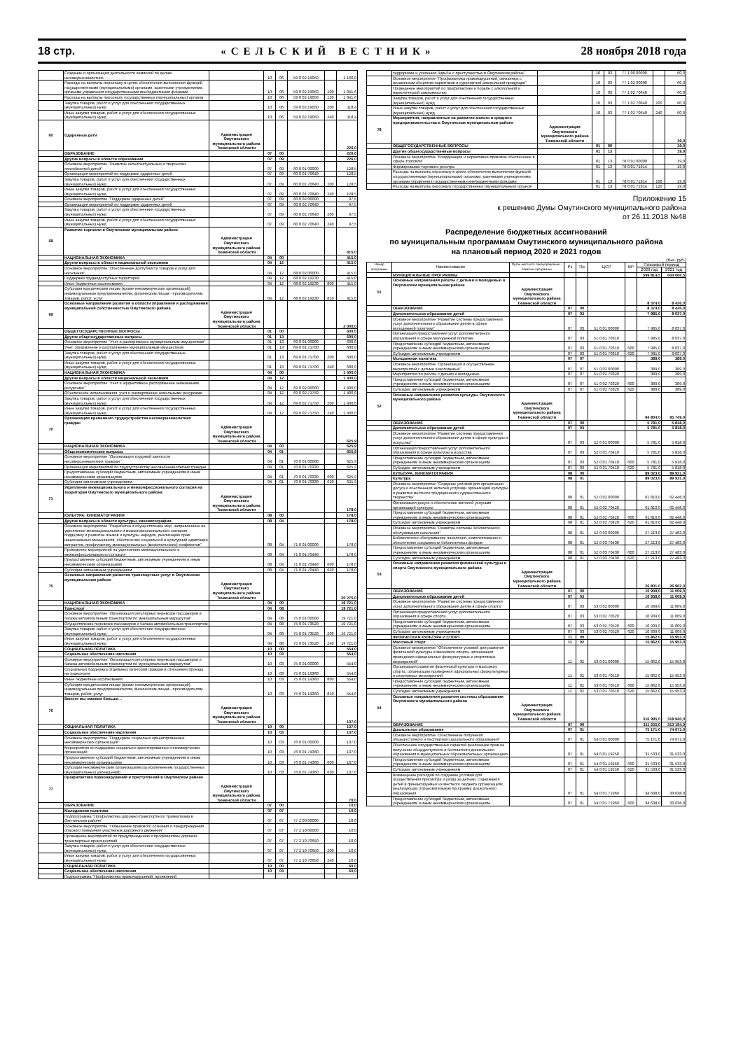18 стр. «СЕЛЬСКИЙ ВЕСТНИК» 28 ноября 2018 года
| | Создание и организация деятельности комиссий по делам несовершеннолетних | | 10 | 06 | 59 0 02 19050 | | 1 160,0 |
| | Расходы на выплаты персоналу в целях обеспечения выполнения функций государственными (муниципальными) органами, казенными учреждениями, органами управления государственными внебюджетными фондами | | 10 | 06 | 59 0 02 19050 | 100 | 1 041,6 |
| | Расходы на выплаты персоналу государственных (муниципальных) органов | | 10 | 06 | 59 0 02 19050 | 120 | 1 041,6 |
| | Закупка товаров, работ и услуг для обеспечения государственных (муниципальных) нужд | | 10 | 06 | 59 0 02 19050 | 200 | 118,4 |
| | Иные закупки товаров, работ и услуг для обеспечения государственных (муниципальных) нужд | | 10 | 06 | 59 0 02 19050 | 240 | 118,4 |
| 60 | Одаренные дети | Администрация Омутинского муниципального района Тюменской области | | | | | 226,0 |
| | ОБРАЗОВАНИЕ | | 07 | 00 | | | 226,0 |
| | Другие вопросы в области образования | | 07 | 09 | | | 226,0 |
| | Основное мероприятие "Развитие интеллектуальных и творческих способностей детей" | | 07 | 09 | 60 0 01 00000 | | 128,5 |
| | Организация мероприятий по поддержке одаренных детей | | 07 | 09 | 60 0 01 70640 | | 128,5 |
| | Закупка товаров, работ и услуг для обеспечения государственных (муниципальных) нужд | | 07 | 09 | 60 0 01 70640 | 200 | 128,5 |
| | Иные закупки товаров, работ и услуг для обеспечения государственных (муниципальных) нужд | | 07 | 09 | 60 0 01 70640 | 240 | 128,5 |
| | Основное мероприятие "Поддержка одаренных детей" | | 07 | 09 | 60 0 02 00000 | | 97,5 |
| | Организация мероприятий по поддержке одаренных детей | | 07 | 09 | 60 0 02 70640 | | 97,5 |
| | Закупка товаров, работ и услуг для обеспечения государственных (муниципальных) нужд | | 07 | 09 | 60 0 02 70640 | 200 | 97,5 |
| | Иные закупки товаров, работ и услуг для обеспечения государственных (муниципальных) нужд | | 07 | 09 | 60 0 02 70640 | 240 | 97,5 |
| 68 | Развитие торговли в Омутинском муниципальном районе | Администрация Омутинского муниципального района Тюменской области | | | | | 415,0 |
| | НАЦИОНАЛЬНАЯ ЭКОНОМИКА | | 04 | 00 | | | 415,0 |
| | Другие вопросы в области национальной экономики | | 04 | 12 | | | 415,0 |
| | Основное мероприятие "Обеспечение доступности товаров и услуг для населения" | | 04 | 12 | 68 0 02 00000 | | 415,0 |
| | Поддержка труднодоступных территорий | | 04 | 12 | 68 0 02 19230 | | 415,0 |
| | Иные бюджетные ассигнования | | 04 | 12 | 68 0 02 19230 | 800 | 415,0 |
| | Субсидии юридическим лицам (кроме некоммерческих организаций), индивидуальным предпринимателям, физическим лицам - производителям товаров, работ, услуг | | 04 | 12 | 68 0 02 19230 | 810 | 415,0 |
| 69 | Основные направления развития в области управления и распоряжения муниципальной собственностью Омутинского района | Администрация Омутинского муниципального района Тюменской области | | | | | 2 000,0 |
| | ОБЩЕГОСУДАРСТВЕННЫЕ ВОПРОСЫ | | 01 | 00 | | | 600,0 |
| | Другие общегосударственные вопросы | | 01 | 13 | | | 600,0 |
| | Основное мероприятие "Учет и распоряжение муниципальным имуществом" | | 01 | 13 | 69 0 01 00000 | | 600,0 |
| | Учет, оформление и распоряжение муниципальным имуществом | | 01 | 13 | 69 0 01 71700 | | 600,0 |
| | Закупка товаров, работ и услуг для обеспечения государственных (муниципальных) нужд | | 01 | 13 | 69 0 01 71700 | 200 | 600,0 |
| | Иные закупки товаров, работ и услуг для обеспечения государственных (муниципальных) нужд | | 01 | 13 | 69 0 01 71700 | 240 | 600,0 |
| | НАЦИОНАЛЬНАЯ ЭКОНОМИКА | | 04 | 00 | | | 1 400,0 |
| | Другие вопросы в области национальной экономики | | 04 | 12 | | | 1 400,0 |
| | Основное мероприятие "Учет и эффективное распоряжение земельными ресурсами" | | 04 | 12 | 69 0 02 00000 | | 1 400,0 |
| | Обеспечение использования, учет и распоряжение земельными ресурсами | | 04 | 12 | 69 0 02 71750 | | 1 400,0 |
| | Закупка товаров, работ и услуг для обеспечения государственных (муниципальных) нужд | | 04 | 12 | 69 0 02 71750 | 200 | 1 400,0 |
| | Иные закупки товаров, работ и услуг для обеспечения государственных (муниципальных) нужд | | 04 | 12 | 69 0 02 71750 | 240 | 1 400,0 |
| 70 | Организация временного трудоустройства несовершеннолетних граждан | Администрация Омутинского муниципального района Тюменской области | | | | | 625,9 |
| | НАЦИОНАЛЬНАЯ ЭКОНОМИКА | | 04 | 00 | | | 625,9 |
| | Общеэкономические вопросы | | 04 | 01 | | | 625,9 |
| | Основное мероприятие "Организация трудовой занятости несовершеннолетних граждан " | | 04 | 01 | 70 0 01 00000 | | 625,9 |
| | Организация мероприятий по трудоустройству несовершеннолетних граждан | | 04 | 01 | 70 0 01 70330 | | 625,9 |
| | Предоставление субсидий бюджетным, автономным учреждениям и иным некоммерческим организациям | | 04 | 01 | 70 0 01 70330 | 600 | 625,9 |
| | Субсидии автономным учреждениям | | 04 | 01 | 70 0 01 70330 | 620 | 625,9 |
| 71 | Укрепление межнационального и межконфессионального согласия на территории Омутинского муниципального района | Администрация Омутинского муниципального района Тюменской области | | | | | 178,0 |
| | КУЛЬТУРА, КИНЕМАТОГРАФИЯ | | 08 | 00 | | | 178,0 |
| | Другие вопросы в области культуры, кинематографии | | 08 | 04 | | | 178,0 |
| | Основное мероприятие "Разработка и осуществление мер, направленных на укрепление межнационального и межконфессионального согласия, поддержку и развитие языков и культуры народов, реализацию прав национальных меньшинств, обеспечение социальной и культурной адаптации мигрантов, профилактику межнациональных (межэтнических) конфликтов" | | 08 | 04 | 71 0 01 00000 | | 178,0 |
| | Проведение мероприятий по укреплению межнационального и межконфессионального согласия | | 08 | 04 | 71 0 01 70440 | | 178,0 |
| | Предоставление субсидий бюджетным, автономным учреждениям и иным некоммерческим организациям | | 08 | 04 | 71 0 01 70440 | 600 | 178,0 |
| | Субсидии автономным учреждениям | | 08 | 04 | 71 0 01 70440 | 620 | 178,0 |
| 75 | Основные направления развития транспортных услуг в Омутинском муниципальном районе | Администрация Омутинского муниципального района Тюменской области | | | | | 20 275,0 |
| | НАЦИОНАЛЬНАЯ ЭКОНОМИКА | | 04 | 00 | | | 19 721,0 |
| | Транспорт | | 04 | 08 | | | 19 721,0 |
| | Основное мероприятие "Организация регулярных перевозок пассажиров и багажа автомобильным транспортом по муниципальным маршрутам" | | 04 | 08 | 75 0 01 00000 | | 19 721,0 |
| | Осуществление перевозок пассажиров и багажа автомобильным транспортом | | 04 | 08 | 75 0 01 73520 | | 19 721,0 |
| | Закупка товаров, работ и услуг для обеспечения государственных (муниципальных) нужд | | 04 | 08 | 75 0 01 73520 | 200 | 19 721,0 |
| | Иные закупки товаров, работ и услуг для обеспечения государственных (муниципальных) нужд | | 04 | 08 | 75 0 01 73520 | 240 | 19 721,0 |
| | СОЦИАЛЬНАЯ ПОЛИТИКА | | 10 | 00 | | | 554,0 |
| | Социальное обеспечение населения | | 10 | 03 | | | 554,0 |
| | Основное мероприятие "Организация регулярных перевозок пассажиров и багажа автомобильным транспортом по муниципальным маршрутам" | | 10 | 03 | 75 0 01 00000 | | 554,0 |
| | Социальная поддержка отдельных категорий граждан в отношении проезда на транспорте | | 10 | 03 | 75 0 01 19360 | | 554,0 |
| | Иные бюджетные ассигнования | | 10 | 03 | 75 0 01 19360 | 800 | 554,0 |
| | Субсидии юридическим лицам (кроме некоммерческих организаций), индивидуальным предпринимателям, физическим лицам - производителям товаров, работ, услуг | | 10 | 03 | 75 0 01 19360 | 810 | 554,0 |
| 76 | Вместе мы сможем больше… | Администрация Омутинского муниципального района Тюменской области | | | | | 137,0 |
| | СОЦИАЛЬНАЯ ПОЛИТИКА | | 10 | 00 | | | 137,0 |
| | Социальное обеспечение населения | | 10 | 03 | | | 137,0 |
| | Основное мероприятие "Поддержка социально ориентированных некоммерческих организаций" | | 10 | 03 | 76 0 01 00000 | | 137,0 |
| | Мероприятия по поддержке социально ориентированных некоммерческих организаций | | 10 | 03 | 76 0 01 74360 | | 137,0 |
| | Предоставление субсидий бюджетным, автономным учреждениям и иным некоммерческим организациям | | 10 | 03 | 76 0 01 74360 | 600 | 137,0 |
| | Субсидии некоммерческим организациям (за исключением государственных (муниципальных) учреждений) | | 10 | 03 | 76 0 01 74360 | 630 | 137,0 |
| 77 | Профилактика правонарушений и преступлений в Омутинском районе | Администрация Омутинского муниципального района Тюменской области | | | | | 70,0 |
| | ОБРАЗОВАНИЕ | | 07 | 00 | | | 10,0 |
| | Молодежная политика | | 07 | 07 | | | 10,0 |
| | Подпрограмма "Профилактика дорожно-транспортного травматизма в Омутинском районе" | | 07 | 07 | 77 2 00 00000 | | 10,0 |
| | Основное мероприятие "Повышение правового сознания и предупреждения опасного поведения участников дорожного движения" | | 07 | 07 | 77 2 10 00000 | | 10,0 |
| | Проведение мероприятий по предупреждению и профилактике дорожно-транспортных происшествий | | 07 | 07 | 77 2 10 70650 | | 10,0 |
| | Закупка товаров, работ и услуг для обеспечения государственных (муниципальных) нужд | | 07 | 07 | 77 2 10 70650 | 200 | 10,0 |
| | Иные закупки товаров, работ и услуг для обеспечения государственных (муниципальных) нужд | | 07 | 07 | 77 2 10 70650 | 240 | 10,0 |
| | СОЦИАЛЬНАЯ ПОЛИТИКА | | 10 | 00 | | | 60,0 |
| | Социальное обеспечение населения | | 10 | 03 | | | 60,0 |
| | Подпрограмма "Профилактика правонарушений, проявлений | | | | | | |
| | терроризма и усилению борьбы с преступностью в Омутинском районе" | | 10 | 03 | 77 1 00 00000 | | 60,0 |
| | Основное мероприятие "Профилактика правонарушений, связанных с незаконным оборотом наркотиков и суррогатной алкогольной продукции" | | 10 | 03 | 77 1 02 00000 | | 60,0 |
| | Проведение мероприятий по профилактике и борьбе с алкогольной и наркотической зависимостью | | 10 | 03 | 77 1 02 70640 | | 60,0 |
| | Закупка товаров, работ и услуг для обеспечения государственных (муниципальных) нужд | | 10 | 03 | 77 1 02 70640 | 200 | 60,0 |
| | Иные закупки товаров, работ и услуг для обеспечения государственных (муниципальных) нужд | | 10 | 03 | 77 1 02 70640 | 240 | 60,0 |
| 78 | Мероприятия, направленные на развитие малого и среднего предпринимательства в Омутинском муниципальном районе | Администрация Омутинского муниципального района Тюменской области | | | | | 19,0 |
| | ОБЩЕГОСУДАРСТВЕННЫЕ ВОПРОСЫ | | 01 | 00 | | | 19,0 |
| | Другие общегосударственные вопросы | | 01 | 13 | | | 19,0 |
| | Основное мероприятие "Координация и нормативно-правовое обеспечение в сфере торговли" | | 01 | 13 | 78 0 01 00000 | | 19,0 |
| | Формирование торгового реестра | | 01 | 13 | 78 0 01 71914 | | 19,0 |
| | Расходы на выплаты персоналу в целях обеспечения выполнения функций государственными (муниципальными) органами, казенными учреждениями, органами управления государственными внебюджетными фондами | | 01 | 13 | 78 0 01 71914 | 100 | 19,0 |
| | Расходы на выплаты персоналу государственных (муниципальных) органов | | 01 | 13 | 78 0 01 71914 | 120 | 19,0 |
Приложение 15
к решению Думы Омутинского муниципального района
от 26.11.2018 №48
Распределение бюджетных ассигнований
по муниципальным программам Омутинского муниципального района
на плановый период 2020 и 2021 годов
(тыс. руб.)
| Номер программы | Наименование | Орган местного самоуправления - заказчик программы | Рз | Пр | ЦСР | ВР | Плановый период | |
| --- | --- | --- | --- | --- | --- | --- | --- | --- |
| | | | | | | | 2020 год | 2021 год |
| | МУНИЦИПАЛЬНЫЕ ПРОГРАММЫ | | | | | | 599 814,5 | 604 066,5 |
| 51 | Основные направления работы с детьми и молодежью в Омутинском муниципальном районе | Администрация Омутинского муниципального района Тюменской области | | | | | 8 374,0 | 8 426,0 |
| | ОБРАЗОВАНИЕ | | 07 | 00 | | | 8 374,0 | 8 426,0 |
| | Дополнительное образование детей | | 07 | 03 | | | 7 985,0 | 8 037,0 |
| | Основное мероприятие "Развитие системы предоставления услуг дополнительного образования детям в сфере молодежной политики" | | 07 | 03 | 51 0 01 00000 | | 7 985,0 | 8 037,0 |
| | Организация предоставления услуг дополнительного образования в сфере молодежной политики | | 07 | 03 | 51 0 01 70310 | | 7 985,0 | 8 037,0 |
| | Предоставление субсидий бюджетным, автономным учреждениям и иным некоммерческим организациям | | 07 | 03 | 51 0 01 70310 | 600 | 7 985,0 | 8 037,0 |
| | Субсидии автономным учреждениям | | 07 | 03 | 51 0 01 70310 | 620 | 7 985,0 | 8 037,0 |
| | Молодежная политика | | 07 | 07 | | | 389,0 | 389,0 |
| | Основное мероприятие "Организация и осуществление мероприятий с детьми и молодежью" | | 07 | 07 | 51 0 02 00000 | | 389,0 | 389,0 |
| | Мероприятия по работе с детьми и молодежью | | 07 | 07 | 51 0 02 70320 | | 389,0 | 389,0 |
| | Предоставление субсидий бюджетным, автономным учреждениям и иным некоммерческим организациям | | 07 | 07 | 51 0 02 70320 | 600 | 389,0 | 389,0 |
| | Субсидии автономным учреждениям | | 07 | 07 | 51 0 02 70320 | 620 | 389,0 | 389,0 |
| 52 | Основные направления развития культуры Омутинского муниципального района | Администрация Омутинского муниципального района Тюменской области | | | | | 94 804,0 | 95 749,0 |
| | ОБРАЗОВАНИЕ | | 07 | 00 | | | 5 781,0 | 5 818,0 |
| | Дополнительное образование детей | | 07 | 03 | | | 5 781,0 | 5 818,0 |
| | Основное мероприятие "Развитие системы предоставления услуг дополнительного образования детям в сфере культуры и искусства" | | 07 | 03 | 52 0 01 00000 | | 5 781,0 | 5 818,0 |
| | Организация предоставления услуг дополнительного образования в сфере культуры и искусства | | 07 | 03 | 52 0 01 70410 | | 5 781,0 | 5 818,0 |
| | Предоставление субсидий бюджетным, автономным учреждениям и иным некоммерческим организациям | | 07 | 03 | 52 0 01 70410 | 600 | 5 781,0 | 5 818,0 |
| | Субсидии автономным учреждениям | | 07 | 03 | 52 0 01 70410 | 620 | 5 781,0 | 5 818,0 |
| | КУЛЬТУРА, КИНЕМАТОГРАФИЯ | | 08 | 00 | | | 89 023,0 | 89 931,0 |
| | Культура | | 08 | 01 | | | 89 023,0 | 89 931,0 |
| | Основное мероприятие "Создание условий для организации досуга и обеспечения жителей услугами организаций культуры и развития местного традиционного художественного творчества" | | 08 | 01 | 52 0 02 00000 | | 61 810,0 | 62 448,0 |
| | Организация досуга и обеспечение жителей услугами организаций культуры | | 08 | 01 | 52 0 02 70420 | | 61 810,0 | 62 448,0 |
| | Предоставление субсидий бюджетным, автономным учреждениям и иным некоммерческим организациям | | 08 | 01 | 52 0 02 70420 | 600 | 61 810,0 | 62 448,0 |
| | Субсидии автономным учреждениям | | 08 | 01 | 52 0 02 70420 | 620 | 61 810,0 | 62 448,0 |
| | Основное мероприятие "Развитие системы библиотечного обслуживания населения" | | 08 | 01 | 52 0 03 00000 | | 27 213,0 | 27 483,0 |
| | Библиотечное обслуживание населения, комплектование и обеспечение сохранности библиотечных фондов | | 08 | 01 | 52 0 03 70430 | | 27 213,0 | 27 483,0 |
| | Предоставление субсидий бюджетным, автономным учреждениям и иным некоммерческим организациям | | 08 | 01 | 52 0 03 70430 | 600 | 27 213,0 | 27 483,0 |
| | Субсидии автономным учреждениям | | 08 | 01 | 52 0 03 70430 | 620 | 27 213,0 | 27 483,0 |
| 53 | Основные направления развития физической культуры и спорта Омутинского муниципального района | Администрация Омутинского муниципального района Тюменской области | | | | | 26 801,0 | 26 962,0 |
| | ОБРАЗОВАНИЕ | | 07 | 00 | | | 10 939,0 | 11 009,0 |
| | Дополнительное образование детей | | 07 | 03 | | | 10 939,0 | 11 009,0 |
| | Основное мероприятие "Развитие системы предоставления услуг дополнительного образования детям в сфере спорта" | | 07 | 03 | 53 0 02 00000 | | 10 939,0 | 11 009,0 |
| | Организация предоставления услуг дополнительного образования в сфере спорта | | 07 | 03 | 53 0 02 70520 | | 10 939,0 | 11 009,0 |
| | Предоставление субсидий бюджетным, автономным учреждениям и иным некоммерческим организациям | | 07 | 03 | 53 0 02 70520 | 600 | 10 939,0 | 11 009,0 |
| | Субсидии автономным учреждениям | | 07 | 03 | 53 0 02 70520 | 620 | 10 939,0 | 11 009,0 |
| | ФИЗИЧЕСКАЯ КУЛЬТУРА И СПОРТ | | 11 | 00 | | | 15 862,0 | 15 953,0 |
| | Массовый спорт | | 11 | 02 | | | 15 862,0 | 15 953,0 |
| | Основное мероприятие "Обеспечение условий для развития физической культуры и массового спорта, организация проведения официальных физкультурных и спортивных мероприятий" | | 11 | 02 | 53 0 01 00000 | | 15 862,0 | 15 953,0 |
| | Организация развития физической культуры и массового спорта, организация проведения официальных физкультурных и спортивных мероприятий | | 11 | 02 | 53 0 01 70510 | | 15 862,0 | 15 953,0 |
| | Предоставление субсидий бюджетным, автономным учреждениям и иным некоммерческим организациям | | 11 | 02 | 53 0 01 70510 | 600 | 15 862,0 | 15 953,0 |
| | Субсидии автономным учреждениям | | 11 | 02 | 53 0 01 70510 | 620 | 15 862,0 | 15 953,0 |
| 54 | Основные направления развития системы образования Омутинского муниципального района | Администрация Омутинского муниципального района Тюменской области | | | | | 316 995,0 | 318 940,0 |
| | ОБРАЗОВАНИЕ | | 07 | 00 | | | 311 255,0 | 313 194,0 |
| | Дошкольное образование | | 07 | 01 | | | 75 171,0 | 74 671,0 |
| | Основное мероприятие "Обеспечение получения общедоступного и бесплатного дошкольного образования" | | 07 | 01 | 54 0 01 00000 | | 75 171,0 | 74 671,0 |
| | Обеспечение государственных гарантий реализации прав на получение общедоступного и бесплатного дошкольного образования в муниципальных образовательных организациях | | 07 | 01 | 54 0 01 19250 | | 31 533,0 | 31 533,0 |
| | Предоставление субсидий бюджетным, автономным учреждениям и иным некоммерческим организациям | | 07 | 01 | 54 0 01 19250 | 600 | 31 533,0 | 31 533,0 |
| | Субсидии автономным учреждениям | | 07 | 01 | 54 0 01 19250 | 620 | 31 533,0 | 31 533,0 |
| | Возмещение расходов по созданию условий для осуществления присмотра и ухода за детьми, содержания детей в финансируемых из местного бюджета организациях, реализующих образовательную программу дошкольного образования | | 07 | 01 | 54 0 01 71969 | | 34 638,0 | 33 638,0 |
| | Предоставление субсидий бюджетным, автономным учреждениям и иным некоммерческим организациям | | 07 | 01 | 54 0 01 71969 | 600 | 34 638,0 | 33 638,0 |